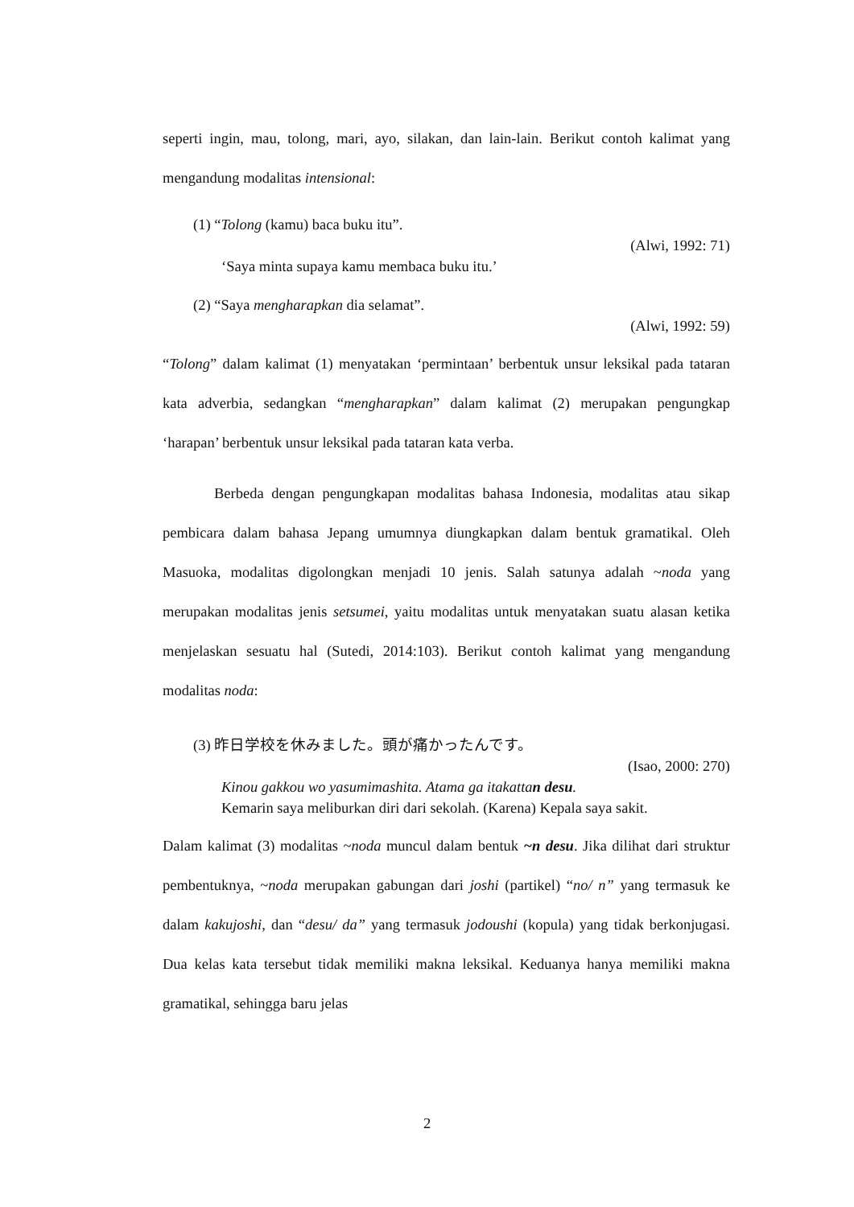seperti ingin, mau, tolong, mari, ayo, silakan, dan lain-lain. Berikut contoh kalimat yang mengandung modalitas intensional:
(1) “Tolong (kamu) baca buku itu”.
(Alwi, 1992: 71)
‘Saya minta supaya kamu membaca buku itu.’
(2) “Saya mengharapkan dia selamat”.
(Alwi, 1992: 59)
“Tolong” dalam kalimat (1) menyatakan ‘permintaan’ berbentuk unsur leksikal pada tataran kata adverbia, sedangkan “mengharapkan” dalam kalimat (2) merupakan pengungkap ‘harapan’ berbentuk unsur leksikal pada tataran kata verba.
Berbeda dengan pengungkapan modalitas bahasa Indonesia, modalitas atau sikap pembicara dalam bahasa Jepang umumnya diungkapkan dalam bentuk gramatikal. Oleh Masuoka, modalitas digolongkan menjadi 10 jenis. Salah satunya adalah ~noda yang merupakan modalitas jenis setsumei, yaitu modalitas untuk menyatakan suatu alasan ketika menjelaskan sesuatu hal (Sutedi, 2014:103). Berikut contoh kalimat yang mengandung modalitas noda:
(3) 昨日学校を休みました。頭が痛かったんです。
(Isao, 2000: 270)
Kinou gakkou wo yasumimashita. Atama ga itakattan desu.
Kemarin saya meliburkan diri dari sekolah. (Karena) Kepala saya sakit.
Dalam kalimat (3) modalitas ~noda muncul dalam bentuk ~n desu. Jika dilihat dari struktur pembentuknya, ~noda merupakan gabungan dari joshi (partikel) “no/ n” yang termasuk ke dalam kakujoshi, dan “desu/ da” yang termasuk jodoushi (kopula) yang tidak berkonjugasi. Dua kelas kata tersebut tidak memiliki makna leksikal. Keduanya hanya memiliki makna gramatikal, sehingga baru jelas
2